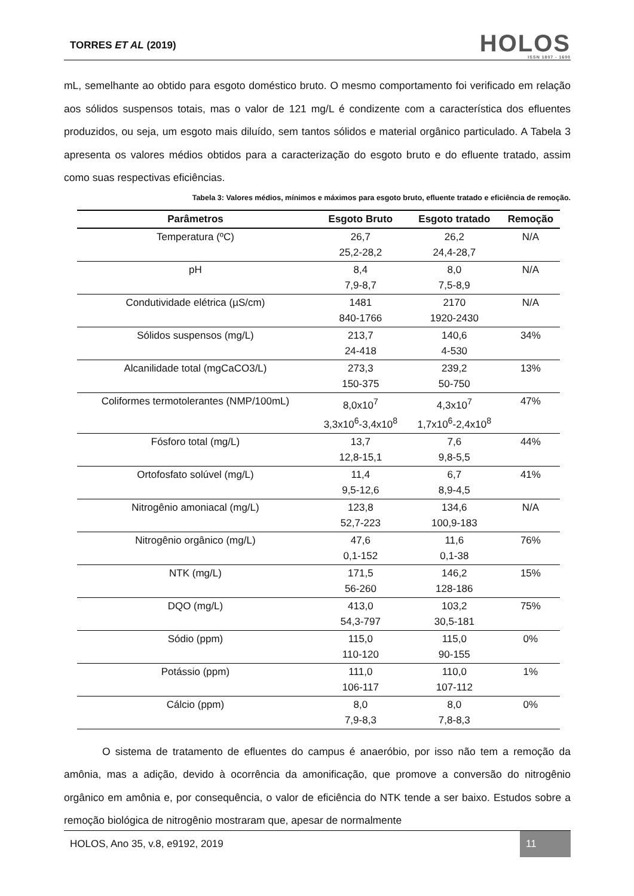TORRES ET AL (2019)
HOLOS
ISSN 1807 - 1600
mL, semelhante ao obtido para esgoto doméstico bruto. O mesmo comportamento foi verificado em relação aos sólidos suspensos totais, mas o valor de 121 mg/L é condizente com a característica dos efluentes produzidos, ou seja, um esgoto mais diluído, sem tantos sólidos e material orgânico particulado. A Tabela 3 apresenta os valores médios obtidos para a caracterização do esgoto bruto e do efluente tratado, assim como suas respectivas eficiências.
Tabela 3: Valores médios, mínimos e máximos para esgoto bruto, efluente tratado e eficiência de remoção.
| Parâmetros | Esgoto Bruto | Esgoto tratado | Remoção |
| --- | --- | --- | --- |
| Temperatura (ºC) | 26,7 25,2-28,2 | 26,2 24,4-28,7 | N/A |
| pH | 8,4 7,9-8,7 | 8,0 7,5-8,9 | N/A |
| Condutividade elétrica (µS/cm) | 1481 840-1766 | 2170 1920-2430 | N/A |
| Sólidos suspensos (mg/L) | 213,7 24-418 | 140,6 4-530 | 34% |
| Alcanilidade total (mgCaCO3/L) | 273,3 150-375 | 239,2 50-750 | 13% |
| Coliformes termotolerantes (NMP/100mL) | 8,0x10<sup>7</sup> 3,3x10<sup>6</sup>-3,4x10<sup>8</sup> | 4,3x10<sup>7</sup> 1,7x10<sup>6</sup>-2,4x10<sup>8</sup> | 47% |
| Fósforo total (mg/L) | 13,7 12,8-15,1 | 7,6 9,8-5,5 | 44% |
| Ortofosfato solúvel (mg/L) | 11,4 9,5-12,6 | 6,7 8,9-4,5 | 41% |
| Nitrogênio amoniacal (mg/L) | 123,8 52,7-223 | 134,6 100,9-183 | N/A |
| Nitrogênio orgânico (mg/L) | 47,6 0,1-152 | 11,6 0,1-38 | 76% |
| NTK (mg/L) | 171,5 56-260 | 146,2 128-186 | 15% |
| DQO (mg/L) | 413,0 54,3-797 | 103,2 30,5-181 | 75% |
| Sódio (ppm) | 115,0 110-120 | 115,0 90-155 | 0% |
| Potássio (ppm) | 111,0 106-117 | 110,0 107-112 | 1% |
| Cálcio (ppm) | 8,0 7,9-8,3 | 8,0 7,8-8,3 | 0% |
O sistema de tratamento de efluentes do campus é anaeróbio, por isso não tem a remoção da amônia, mas a adição, devido à ocorrência da amonificação, que promove a conversão do nitrogênio orgânico em amônia e, por consequência, o valor de eficiência do NTK tende a ser baixo. Estudos sobre a remoção biológica de nitrogênio mostraram que, apesar de normalmente
HOLOS, Ano 35, v.8, e9192, 2019 11